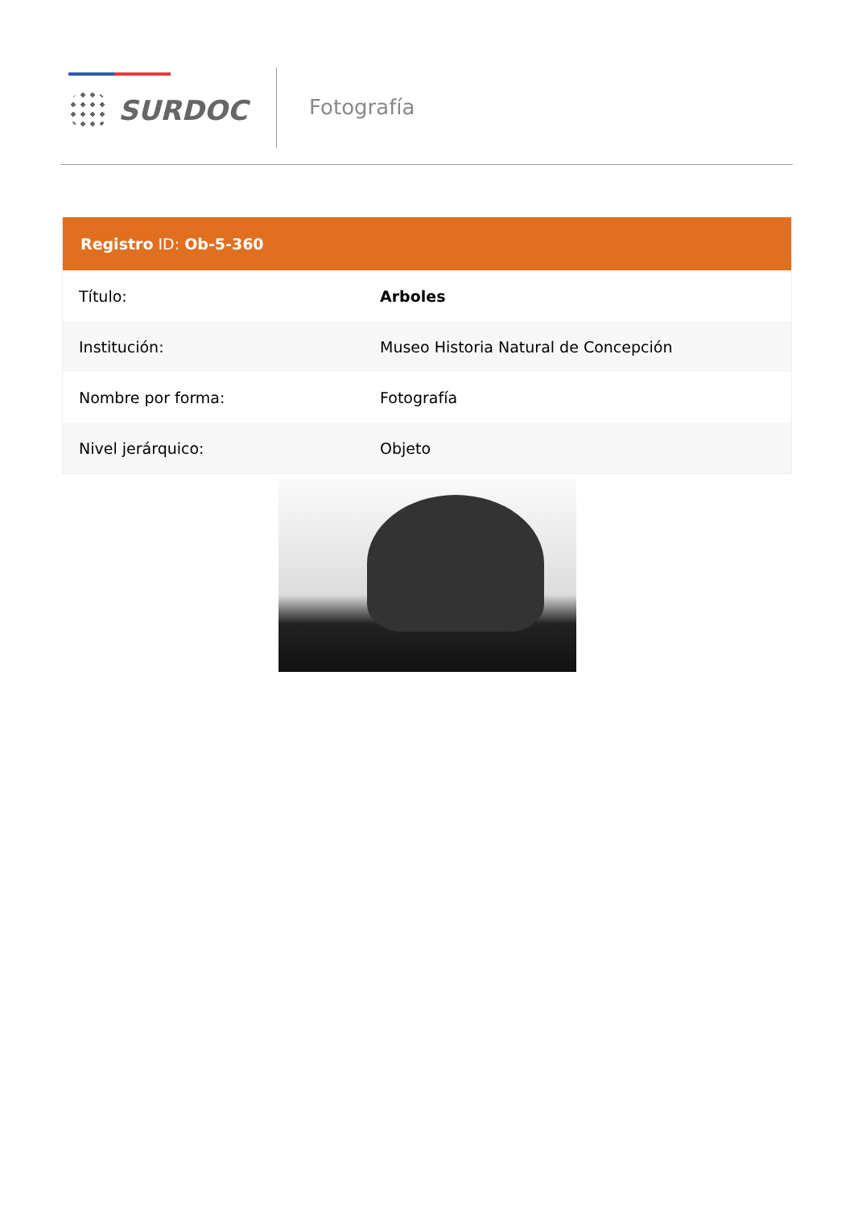SURDOC Fotografía
Registro ID: Ob-5-360
| Título: | Arboles |
| Institución: | Museo Historia Natural de Concepción |
| Nombre por forma: | Fotografía |
| Nivel jerárquico: | Objeto |